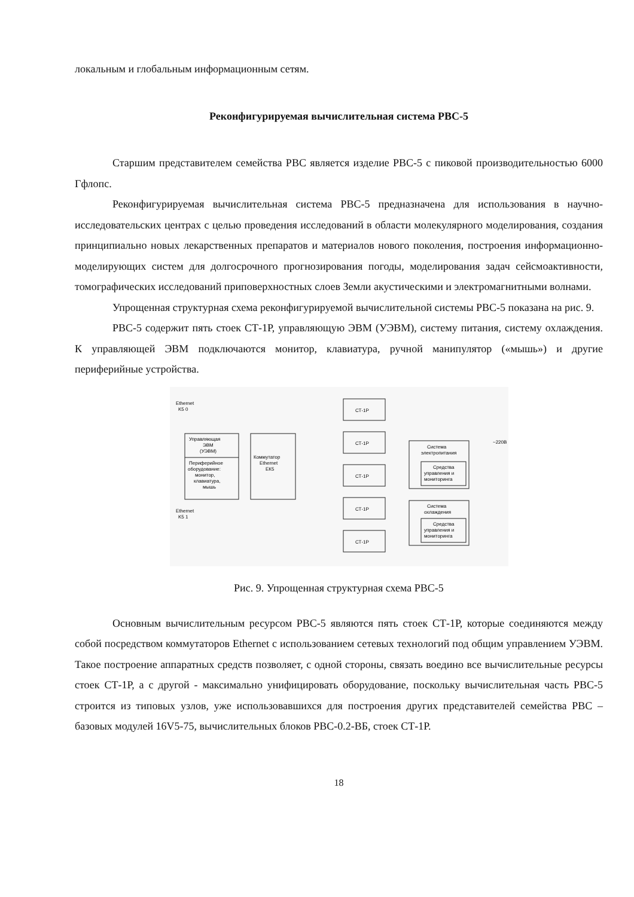локальным и глобальным информационным сетям.
Реконфигурируемая вычислительная система РВС-5
Старшим представителем семейства РВС является изделие РВС-5 с пиковой производительностью 6000 Гфлопс.
Реконфигурируемая вычислительная система РВС-5 предназначена для использования в научно-исследовательских центрах с целью проведения исследований в области молекулярного моделирования, создания принципиально новых лекарственных препаратов и материалов нового поколения, построения информационно-моделирующих систем для долгосрочного прогнозирования погоды, моделирования задач сейсмоактивности, томографических исследований приповерхностных слоев Земли акустическими и электромагнитными волнами.
Упрощенная структурная схема реконфигурируемой вычислительной системы РВС-5 показана на рис. 9.
РВС-5 содержит пять стоек СТ-1Р, управляющую ЭВМ (УЭВМ), систему питания, систему охлаждения. К управляющей ЭВМ подключаются монитор, клавиатура, ручной манипулятор («мышь») и другие периферийные устройства.
Ethernet
K5 0
Ethernet
K5 1
Управляющая
ЭВМ
(УЭВМ)
Периферийное
оборудование:
монитор,
клавиатура,
мышь
Коммутатор
Ethernet
ЕК5
СТ-1Р
СТ-1Р
СТ-1Р
СТ-1Р
СТ-1Р
Система
электропитания
Средства
управления и
мониторинга
~220В
Система
охлаждения
Средства
управления и
мониторинга
Рис. 9. Упрощенная структурная схема РВС-5
Основным вычислительным ресурсом РВС-5 являются пять стоек СТ-1Р, которые соединяются между собой посредством коммутаторов Ethernet с использованием сетевых технологий под общим управлением УЭВМ. Такое построение аппаратных средств позволяет, с одной стороны, связать воедино все вычислительные ресурсы стоек СТ-1Р, а с другой - максимально унифицировать оборудование, поскольку вычислительная часть РВС-5 строится из типовых узлов, уже использовавшихся для построения других представителей семейства РВС – базовых модулей 16V5-75, вычислительных блоков РВС-0.2-ВБ, стоек СТ-1Р.
18